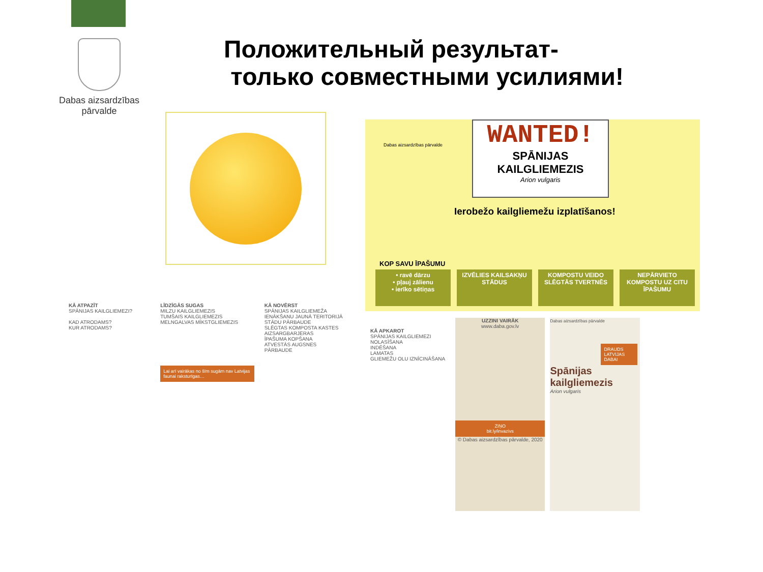Dabas aizsardzības
pārvalde
Положительный результат-
только совместными усилиями!
Dabas aizsardzības pārvalde
WANTED!
SPĀNIJAS
KAILGLIEMEZIS
Arion vulgaris
Ierobežo kailgliemežu izplatīšanos!
KOP SAVU ĪPAŠUMU
• ravē dārzu
• pļauj zālienu
• ierīko sētiņas
IZVĒLIES KAILSAKŅU STĀDUS
KOMPOSTU VEIDO SLĒGTĀS TVERTNĒS
NEPĀRVIETO KOMPOSTU UZ CITU ĪPAŠUMU
KĀ ATPAZĪT
SPĀNIJAS KAILGLIEMEZI?
KAD ATRODAMS?
KUR ATRODAMS?
LĪDZĪGĀS SUGAS
MILZU KAILGLIEMEZIS
TUMŠAIS KAILGLIEMEZIS
MELNGALVAS MĪKSTGLIEMEZIS
Lai arī vairākas no šīm sugām nav Latvijas faunai raksturīgas…
KĀ NOVĒRST
SPĀNIJAS KAILGLIEMEŽA IENĀKŠANU JAUNĀ TERITORIJĀ
STĀDU PĀRBAUDE
SLĒGTAS KOMPOSTA KASTES
AIZSARGBARJERAS
ĪPAŠUMA KOPŠANA
ATVESTĀS AUGSNES PĀRBAUDE
KĀ APKAROT
SPĀNIJAS KAILGLIEMEZI
NOLASĪŠANA
INDĒŠANA
LAMATAS
GLIEMEŽU OLU IZNĪCINĀŠANA
UZZINI VAIRĀK
www.daba.gov.lv
ZIŅO
bit.ly/invazivs
© Dabas aizsardzības pārvalde, 2020
Dabas aizsardzības pārvalde
DRAUDS LATVIJAS DABAI
Spānijas kailgliemezis
Arion vulgaris